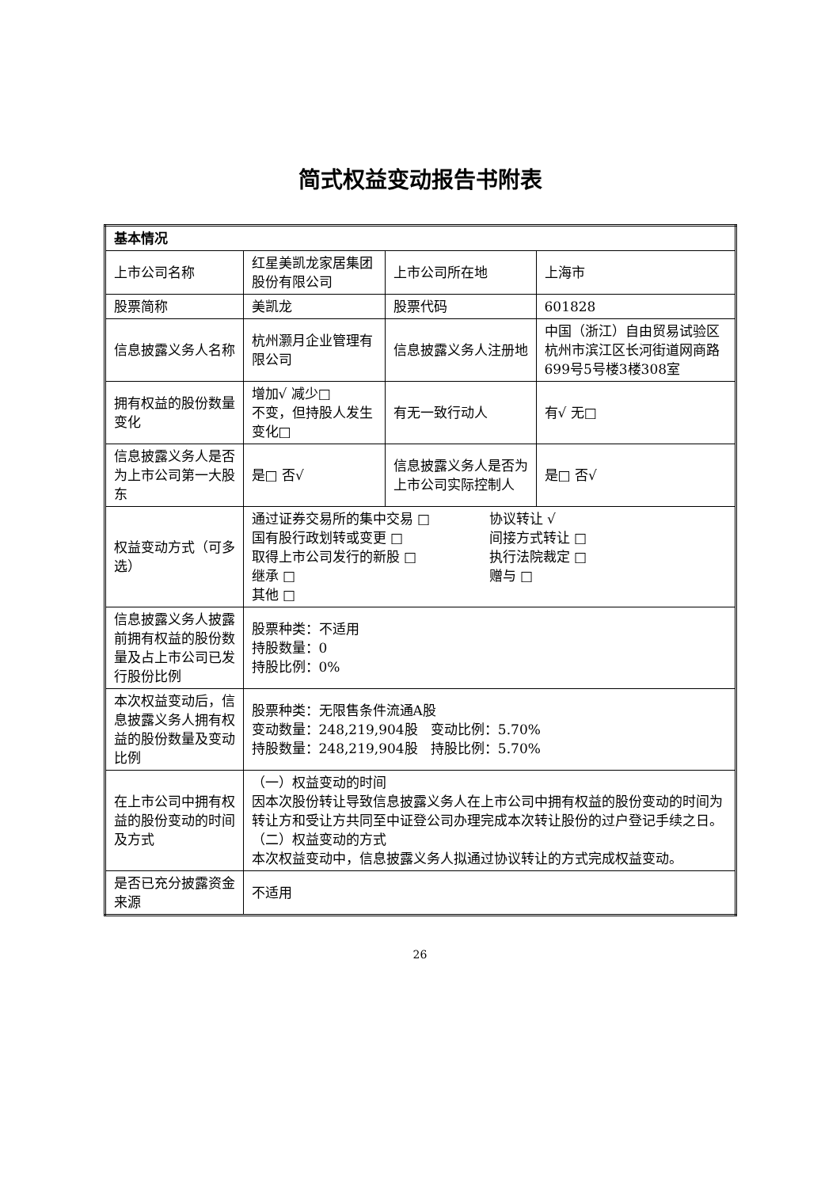简式权益变动报告书附表
| 基本情况 | | | |
| 上市公司名称 | 红星美凯龙家居集团股份有限公司 | 上市公司所在地 | 上海市 |
| 股票简称 | 美凯龙 | 股票代码 | 601828 |
| 信息披露义务人名称 | 杭州灏月企业管理有限公司 | 信息披露义务人注册地 | 中国（浙江）自由贸易试验区杭州市滨江区长河街道网商路699号5号楼3楼308室 |
| 拥有权益的股份数量变化 | 增加√ 减少□ 不变，但持股人发生变化□ | 有无一致行动人 | 有√ 无□ |
| 信息披露义务人是否为上市公司第一大股东 | 是□ 否√ | 信息披露义务人是否为上市公司实际控制人 | 是□ 否√ |
| 权益变动方式（可多选） | 通过证券交易所的集中交易 □ 协议转让 √ 国有股行政划转或变更 □ 间接方式转让 □ 取得上市公司发行的新股 □ 执行法院裁定 □ 继承 □ 赠与 □ 其他 □ | | |
| 信息披露义务人披露前拥有权益的股份数量及占上市公司已发行股份比例 | 股票种类：不适用 持股数量：0 持股比例：0% | | |
| 本次权益变动后，信息披露义务人拥有权益的股份数量及变动比例 | 股票种类：无限售条件流通A股 变动数量：248,219,904股 变动比例：5.70% 持股数量：248,219,904股 持股比例：5.70% | | |
| 在上市公司中拥有权益的股份变动的时间及方式 | （一）权益变动的时间 因本次股份转让导致信息披露义务人在上市公司中拥有权益的股份变动的时间为转让方和受让方共同至中证登公司办理完成本次转让股份的过户登记手续之日。 （二）权益变动的方式 本次权益变动中，信息披露义务人拟通过协议转让的方式完成权益变动。 | | |
| 是否已充分披露资金来源 | 不适用 | | |
26